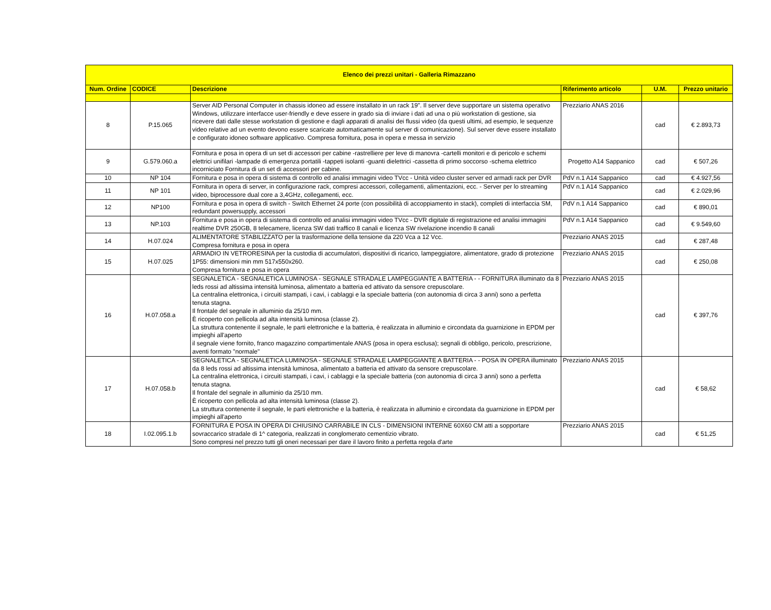| Elenco dei prezzi unitari - Galleria Rimazzano | | | | | |
| --- | --- | --- | --- | --- | --- |
| Num. Ordine | CODICE | Descrizione | Riferimento articolo | U.M. | Prezzo unitario |
| 8 | P.15.065 | Server AID Personal Computer in chassis idoneo ad essere installato in un rack 19”. Il server deve supportare un sistema operativo Windows, utilizzare interfacce user-friendly e deve essere in grado sia di inviare i dati ad una o più workstation di gestione, sia ricevere dati dalle stesse workstation di gestione e dagli apparati di analisi dei flussi video (da questi ultimi, ad esempio, le sequenze video relative ad un evento devono essere scaricate automaticamente sul server di comunicazione). Sul server deve essere installato e configurato idoneo software applicativo. Compresa fornitura, posa in opera e messa in servizio | Prezziario ANAS 2016 | cad | € 2.893,73 |
| 9 | G.579.060.a | Fornitura e posa in opera di un set di accessori per cabine -rastrelliere per leve di manovra -cartelli monitori e di pericolo e schemi elettrici unifilari -lampade di emergenza portatili -tappeti isolanti -guanti dielettrici -cassetta di primo soccorso -schema elettrico incorniciato Fornitura di un set di accessori per cabine. | Progetto A14 Sappanico | cad | € 507,26 |
| 10 | NP 104 | Fornitura e posa in opera di sistema di controllo ed analisi immagini video TVcc - Unità video cluster server ed armadi rack per DVR | PdV n.1 A14 Sappanico | cad | € 4.927,56 |
| 11 | NP 101 | Fornitura in opera di server, in configurazione rack, compresi accessori, collegamenti, alimentazioni, ecc. - Server per lo streaming video, biprocessore dual core a 3,4GHz, collegamenti, ecc. | PdV n.1 A14 Sappanico | cad | € 2.029,96 |
| 12 | NP100 | Fornitura e posa in opera di switch - Switch Ethernet 24 porte (con possibilità di accoppiamento in stack), completi di interfaccia SM, redundant powersupply, accessori | PdV n.1 A14 Sappanico | cad | € 890,01 |
| 13 | NP.103 | Fornitura e posa in opera di sistema di controllo ed analisi immagini video TVcc - DVR digitale di registrazione ed analisi immagini realtime DVR 250GB, 8 telecamere, licenza SW dati traffico 8 canali e licenza SW rivelazione incendio 8 canali | PdV n.1 A14 Sappanico | cad | € 9.549,60 |
| 14 | H.07.024 | ALIMENTATORE STABILIZZATO per la trasformazione della tensione da 220 Vca a 12 Vcc. Compresa fornitura e posa in opera | Prezziario ANAS 2015 | cad | € 287,48 |
| 15 | H.07.025 | ARMADIO IN VETRORESINA per la custodia di accumulatori, dispositivi di ricarico, lampeggiatore, alimentatore, grado di protezione 1P55: dimensioni min mm 517x550x260. Compresa fornitura e posa in opera | Prezziario ANAS 2015 | cad | € 250,08 |
| 16 | H.07.058.a | SEGNALETICA - SEGNALETICA LUMINOSA - SEGNALE STRADALE LAMPEGGIANTE A BATTERIA - - FORNITURA illuminato da 8 leds rossi ad altissima intensità luminosa, alimentato a batteria ed attivato da sensore crepuscolare. La centralina elettronica, i circuiti stampati, i cavi, i cablaggi e la speciale batteria (con autonomia di circa 3 anni) sono a perfetta tenuta stagna. Il frontale del segnale in alluminio da 25/10 mm. È ricoperto con pellicola ad alta intensità luminosa (classe 2). La struttura contenente il segnale, le parti elettroniche e la batteria, è realizzata in alluminio e circondata da guarnizione in EPDM per impieghi all'aperto il segnale viene fornito, franco magazzino compartimentale ANAS (posa in opera esclusa); segnali di obbligo, pericolo, prescrizione, aventi formato "normale" | Prezziario ANAS 2015 | cad | € 397,76 |
| 17 | H.07.058.b | SEGNALETICA - SEGNALETICA LUMINOSA - SEGNALE STRADALE LAMPEGGIANTE A BATTERIA - - POSA IN OPERA illuminato da 8 leds rossi ad altissima intensità luminosa, alimentato a batteria ed attivato da sensore crepuscolare. La centralina elettronica, i circuiti stampati, i cavi, i cablaggi e la speciale batteria (con autonomia di circa 3 anni) sono a perfetta tenuta stagna. Il frontale del segnale in alluminio da 25/10 mm. È ricoperto con pellicola ad alta intensità luminosa (classe 2). La struttura contenente il segnale, le parti elettroniche e la batteria, è realizzata in alluminio e circondata da guarnizione in EPDM per impieghi all'aperto | Prezziario ANAS 2015 | cad | € 58,62 |
| 18 | I.02.095.1.b | FORNITURA E POSA IN OPERA DI CHIUSINO CARRABILE IN CLS - DIMENSIONI INTERNE 60X60 CM atti a sopportare sovraccarico stradale di 1^ categoria, realizzati in conglomerato cementizio vibrato. Sono compresi nel prezzo tutti gli oneri necessari per dare il lavoro finito a perfetta regola d'arte | Prezziario ANAS 2015 | cad | € 51,25 |